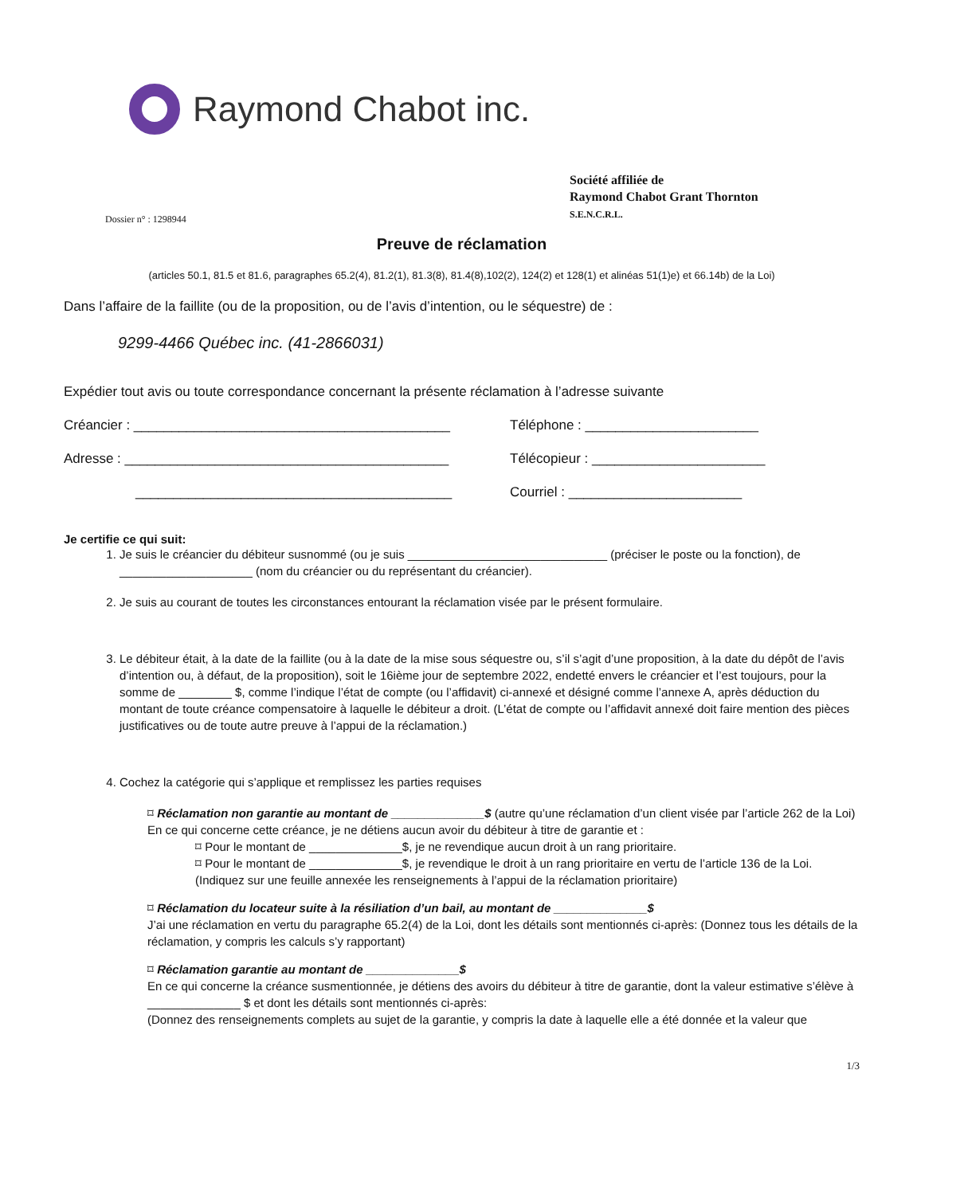Raymond Chabot inc.
Société affiliée de
Raymond Chabot Grant Thornton
S.E.N.C.R.L.
Dossier n° : 1298944
Preuve de réclamation
(articles 50.1, 81.5 et 81.6, paragraphes 65.2(4), 81.2(1), 81.3(8), 81.4(8),102(2), 124(2) et 128(1) et alinéas 51(1)e) et 66.14b) de la Loi)
Dans l’affaire de la faillite (ou de la proposition, ou de l’avis d’intention, ou le séquestre) de :
9299-4466 Québec inc. (41-2866031)
Expédier tout avis ou toute correspondance concernant la présente réclamation à l’adresse suivante
Créancier : __________________________________________
Téléphone : _______________________
Adresse : ___________________________________________
Télécopieur : _______________________
__________________________________________
Courriel : _______________________
Je certifie ce qui suit:
1. Je suis le créancier du débiteur susnommé (ou je suis ______________________________ (préciser le poste ou la fonction), de ____________________ (nom du créancier ou du représentant du créancier).
2. Je suis au courant de toutes les circonstances entourant la réclamation visée par le présent formulaire.
3. Le débiteur était, à la date de la faillite (ou à la date de la mise sous séquestre ou, s’il s’agit d’une proposition, à la date du dépôt de l’avis d’intention ou, à défaut, de la proposition), soit le 16ième jour de septembre 2022, endetté envers le créancier et l’est toujours, pour la somme de ________ $, comme l’indique l’état de compte (ou l’affidavit) ci-annexé et désigné comme l’annexe A, après déduction du montant de toute créance compensatoire à laquelle le débiteur a droit. (L’état de compte ou l’affidavit annexé doit faire mention des pièces justificatives ou de toute autre preuve à l’appui de la réclamation.)
4. Cochez la catégorie qui s’applique et remplissez les parties requises
⌑ Réclamation non garantie au montant de ______________$ (autre qu’une réclamation d’un client visée par l’article 262 de la Loi)
En ce qui concerne cette créance, je ne détiens aucun avoir du débiteur à titre de garantie et :
⌑ Pour le montant de ______________$, je ne revendique aucun droit à un rang prioritaire.
⌑ Pour le montant de ______________$, je revendique le droit à un rang prioritaire en vertu de l’article 136 de la Loi.
(Indiquez sur une feuille annexée les renseignements à l’appui de la réclamation prioritaire)
⌑ Réclamation du locateur suite à la résiliation d’un bail, au montant de ______________$
J’ai une réclamation en vertu du paragraphe 65.2(4) de la Loi, dont les détails sont mentionnés ci-après: (Donnez tous les détails de la réclamation, y compris les calculs s’y rapportant)
⌑ Réclamation garantie au montant de ______________$
En ce qui concerne la créance susmentionnée, je détiens des avoirs du débiteur à titre de garantie, dont la valeur estimative s’élève à ______________ $ et dont les détails sont mentionnés ci-après:
(Donnez des renseignements complets au sujet de la garantie, y compris la date à laquelle elle a été donnée et la valeur que
1/3